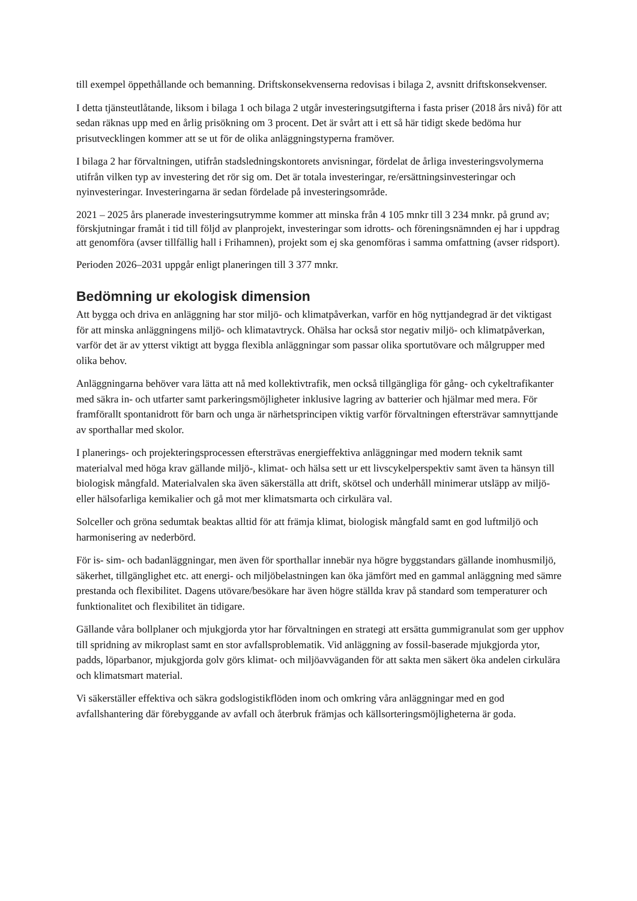till exempel öppethållande och bemanning. Driftskonsekvenserna redovisas i bilaga 2, avsnitt driftskonsekvenser.
I detta tjänsteutlåtande, liksom i bilaga 1 och bilaga 2 utgår investeringsutgifterna i fasta priser (2018 års nivå) för att sedan räknas upp med en årlig prisökning om 3 procent. Det är svårt att i ett så här tidigt skede bedöma hur prisutvecklingen kommer att se ut för de olika anläggningstyperna framöver.
I bilaga 2 har förvaltningen, utifrån stadsledningskontorets anvisningar, fördelat de årliga investeringsvolymerna utifrån vilken typ av investering det rör sig om. Det är totala investeringar, re/ersättningsinvesteringar och nyinvesteringar. Investeringarna är sedan fördelade på investeringsområde.
2021 – 2025 års planerade investeringsutrymme kommer att minska från 4 105 mnkr till 3 234 mnkr. på grund av; förskjutningar framåt i tid till följd av planprojekt, investeringar som idrotts- och föreningsnämnden ej har i uppdrag att genomföra (avser tillfällig hall i Frihamnen), projekt som ej ska genomföras i samma omfattning (avser ridsport).
Perioden 2026–2031 uppgår enligt planeringen till 3 377 mnkr.
Bedömning ur ekologisk dimension
Att bygga och driva en anläggning har stor miljö- och klimatpåverkan, varför en hög nyttjandegrad är det viktigast för att minska anläggningens miljö- och klimatavtryck. Ohälsa har också stor negativ miljö- och klimatpåverkan, varför det är av ytterst viktigt att bygga flexibla anläggningar som passar olika sportutövare och målgrupper med olika behov.
Anläggningarna behöver vara lätta att nå med kollektivtrafik, men också tillgängliga för gång- och cykeltrafikanter med säkra in- och utfarter samt parkeringsmöjligheter inklusive lagring av batterier och hjälmar med mera. För framförallt spontanidrott för barn och unga är närhetsprincipen viktig varför förvaltningen eftersträvar samnyttjande av sporthallar med skolor.
I planerings- och projekteringsprocessen eftersträvas energieffektiva anläggningar med modern teknik samt materialval med höga krav gällande miljö-, klimat- och hälsa sett ur ett livscykelperspektiv samt även ta hänsyn till biologisk mångfald. Materialvalen ska även säkerställa att drift, skötsel och underhåll minimerar utsläpp av miljö- eller hälsofarliga kemikalier och gå mot mer klimatsmarta och cirkulära val.
Solceller och gröna sedumtak beaktas alltid för att främja klimat, biologisk mångfald samt en god luftmiljö och harmonisering av nederbörd.
För is- sim- och badanläggningar, men även för sporthallar innebär nya högre byggstandars gällande inomhusmiljö, säkerhet, tillgänglighet etc. att energi- och miljöbelastningen kan öka jämfört med en gammal anläggning med sämre prestanda och flexibilitet. Dagens utövare/besökare har även högre ställda krav på standard som temperaturer och funktionalitet och flexibilitet än tidigare.
Gällande våra bollplaner och mjukgjorda ytor har förvaltningen en strategi att ersätta gummigranulat som ger upphov till spridning av mikroplast samt en stor avfallsproblematik. Vid anläggning av fossil-baserade mjukgjorda ytor, padds, löparbanor, mjukgjorda golv görs klimat- och miljöavväganden för att sakta men säkert öka andelen cirkulära och klimatsmart material.
Vi säkerställer effektiva och säkra godslogistikflöden inom och omkring våra anläggningar med en god avfallshantering där förebyggande av avfall och återbruk främjas och källsorteringsmöjligheterna är goda.